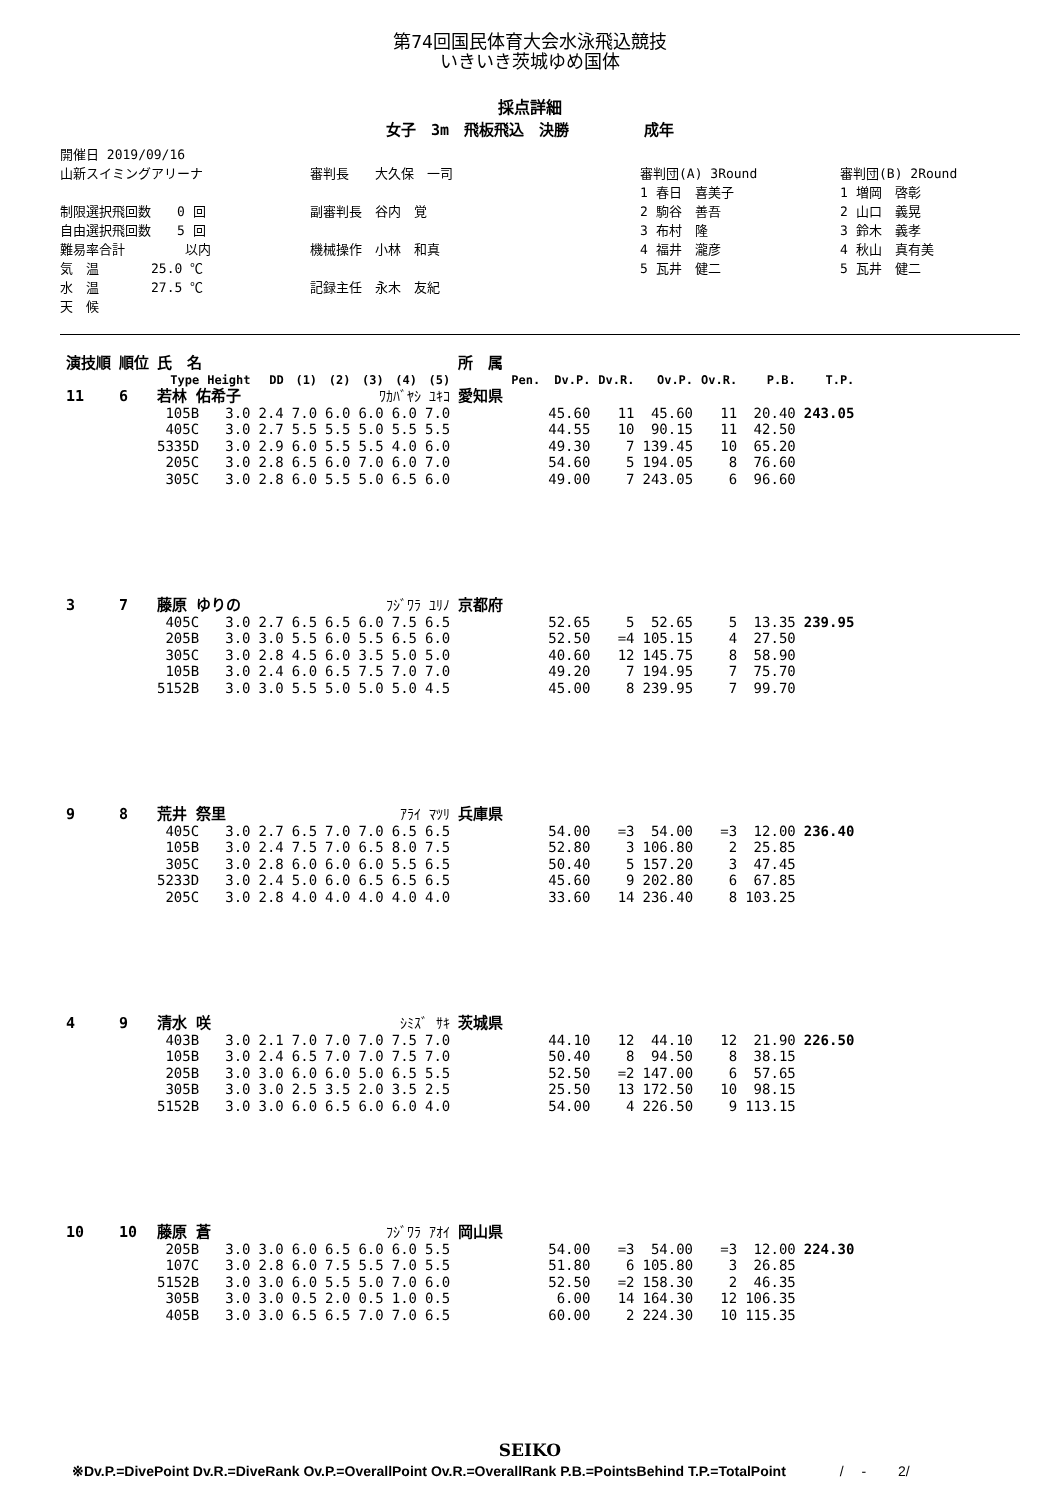第74回国民体育大会水泳飛込競技
いきいき茨城ゆめ国体
採点詳細
女子　3m　飛板飛込　決勝　　　　　成年
開催日 2019/09/16
山新スイミングアリーナ
制限選択飛回数　　0 回
自由選択飛回数　　5 回
難易率合計　　　　 以内
気　温　　　　25.0 ℃
水　温　　　　27.5 ℃
天　候
審判長　　大久保　一司
副審判長　谷内　覚
機械操作　小林　和真
記録主任　永木　友紀
審判団(A) 3Round
1 春日　喜美子
2 駒谷　善吾
3 布村　隆
4 福井　瀧彦
5 瓦井　健二
審判団(B) 2Round
1 増岡　啓彰
2 山口　義晃
3 鈴木　義孝
4 秋山　真有美
5 瓦井　健二
| 演技順 | 順位 | 氏 名 | | | | | | | | 所 属 | | | | | | | |
| --- | --- | --- | --- | --- | --- | --- | --- | --- | --- | --- | --- | --- | --- | --- | --- | --- | --- |
| | | Type | Height | DD | (1) | (2) | (3) | (4) | (5) | | Pen. | Dv.P. | Dv.R. | Ov.P. | Ov.R. | P.B. | T.P. |
| 11 | 6 | 若林 佑希子 | | | ﾜｶﾊﾞﾔｼ ﾕｷｺ | | | | | 愛知県 | | | | | | | |
| | | 105B | 3.0 | 2.4 | 7.0 | 6.0 | 6.0 | 6.0 | 7.0 | | | 45.60 | 11 | 45.60 | 11 | 20.40 | 243.05 |
| | | 405C | 3.0 | 2.7 | 5.5 | 5.5 | 5.0 | 5.5 | 5.5 | | | 44.55 | 10 | 90.15 | 11 | 42.50 | |
| | | 5335D | 3.0 | 2.9 | 6.0 | 5.5 | 5.5 | 4.0 | 6.0 | | | 49.30 | 7 | 139.45 | 10 | 65.20 | |
| | | 205C | 3.0 | 2.8 | 6.5 | 6.0 | 7.0 | 6.0 | 7.0 | | | 54.60 | 5 | 194.05 | 8 | 76.60 | |
| | | 305C | 3.0 | 2.8 | 6.0 | 5.5 | 5.0 | 6.5 | 6.0 | | | 49.00 | 7 | 243.05 | 6 | 96.60 | |
| 3 | 7 | 藤原 ゆりの | | | ﾌｼﾞﾜﾗ ﾕﾘﾉ | | | | | 京都府 | | | | | | | |
| | | 405C | 3.0 | 2.7 | 6.5 | 6.5 | 6.0 | 7.5 | 6.5 | | | 52.65 | 5 | 52.65 | 5 | 13.35 | 239.95 |
| | | 205B | 3.0 | 3.0 | 5.5 | 6.0 | 5.5 | 6.5 | 6.0 | | | 52.50 | =4 | 105.15 | 4 | 27.50 | |
| | | 305C | 3.0 | 2.8 | 4.5 | 6.0 | 3.5 | 5.0 | 5.0 | | | 40.60 | 12 | 145.75 | 8 | 58.90 | |
| | | 105B | 3.0 | 2.4 | 6.0 | 6.5 | 7.5 | 7.0 | 7.0 | | | 49.20 | 7 | 194.95 | 7 | 75.70 | |
| | | 5152B | 3.0 | 3.0 | 5.5 | 5.0 | 5.0 | 5.0 | 4.5 | | | 45.00 | 8 | 239.95 | 7 | 99.70 | |
| 9 | 8 | 荒井 祭里 | | | ｱﾗｲ ﾏﾂﾘ | | | | | 兵庫県 | | | | | | | |
| | | 405C | 3.0 | 2.7 | 6.5 | 7.0 | 7.0 | 6.5 | 6.5 | | | 54.00 | =3 | 54.00 | =3 | 12.00 | 236.40 |
| | | 105B | 3.0 | 2.4 | 7.5 | 7.0 | 6.5 | 8.0 | 7.5 | | | 52.80 | 3 | 106.80 | 2 | 25.85 | |
| | | 305C | 3.0 | 2.8 | 6.0 | 6.0 | 6.0 | 5.5 | 6.5 | | | 50.40 | 5 | 157.20 | 3 | 47.45 | |
| | | 5233D | 3.0 | 2.4 | 5.0 | 6.0 | 6.5 | 6.5 | 6.5 | | | 45.60 | 9 | 202.80 | 6 | 67.85 | |
| | | 205C | 3.0 | 2.8 | 4.0 | 4.0 | 4.0 | 4.0 | 4.0 | | | 33.60 | 14 | 236.40 | 8 | 103.25 | |
| 4 | 9 | 清水 咲 | | | ｼﾐｽﾞ ｻｷ | | | | | 茨城県 | | | | | | | |
| | | 403B | 3.0 | 2.1 | 7.0 | 7.0 | 7.0 | 7.5 | 7.0 | | | 44.10 | 12 | 44.10 | 12 | 21.90 | 226.50 |
| | | 105B | 3.0 | 2.4 | 6.5 | 7.0 | 7.0 | 7.5 | 7.0 | | | 50.40 | 8 | 94.50 | 8 | 38.15 | |
| | | 205B | 3.0 | 3.0 | 6.0 | 6.0 | 5.0 | 6.5 | 5.5 | | | 52.50 | =2 | 147.00 | 6 | 57.65 | |
| | | 305B | 3.0 | 3.0 | 2.5 | 3.5 | 2.0 | 3.5 | 2.5 | | | 25.50 | 13 | 172.50 | 10 | 98.15 | |
| | | 5152B | 3.0 | 3.0 | 6.0 | 6.5 | 6.0 | 6.0 | 4.0 | | | 54.00 | 4 | 226.50 | 9 | 113.15 | |
| 10 | 10 | 藤原 蒼 | | | ﾌｼﾞﾜﾗ ｱｵｲ | | | | | 岡山県 | | | | | | | |
| | | 205B | 3.0 | 3.0 | 6.0 | 6.5 | 6.0 | 6.0 | 5.5 | | | 54.00 | =3 | 54.00 | =3 | 12.00 | 224.30 |
| | | 107C | 3.0 | 2.8 | 6.0 | 7.5 | 5.5 | 7.0 | 5.5 | | | 51.80 | 6 | 105.80 | 3 | 26.85 | |
| | | 5152B | 3.0 | 3.0 | 6.0 | 5.5 | 5.0 | 7.0 | 6.0 | | | 52.50 | =2 | 158.30 | 2 | 46.35 | |
| | | 305B | 3.0 | 3.0 | 0.5 | 2.0 | 0.5 | 1.0 | 0.5 | | | 6.00 | 14 | 164.30 | 12 | 106.35 | |
| | | 405B | 3.0 | 3.0 | 6.5 | 6.5 | 7.0 | 7.0 | 6.5 | | | 60.00 | 2 | 224.30 | 10 | 115.35 | |
SEIKO
※Dv.P.=DivePoint Dv.R.=DiveRank Ov.P.=OverallPoint Ov.R.=OverallRank P.B.=PointsBehind T.P.=TotalPoint /　 -　　 2/